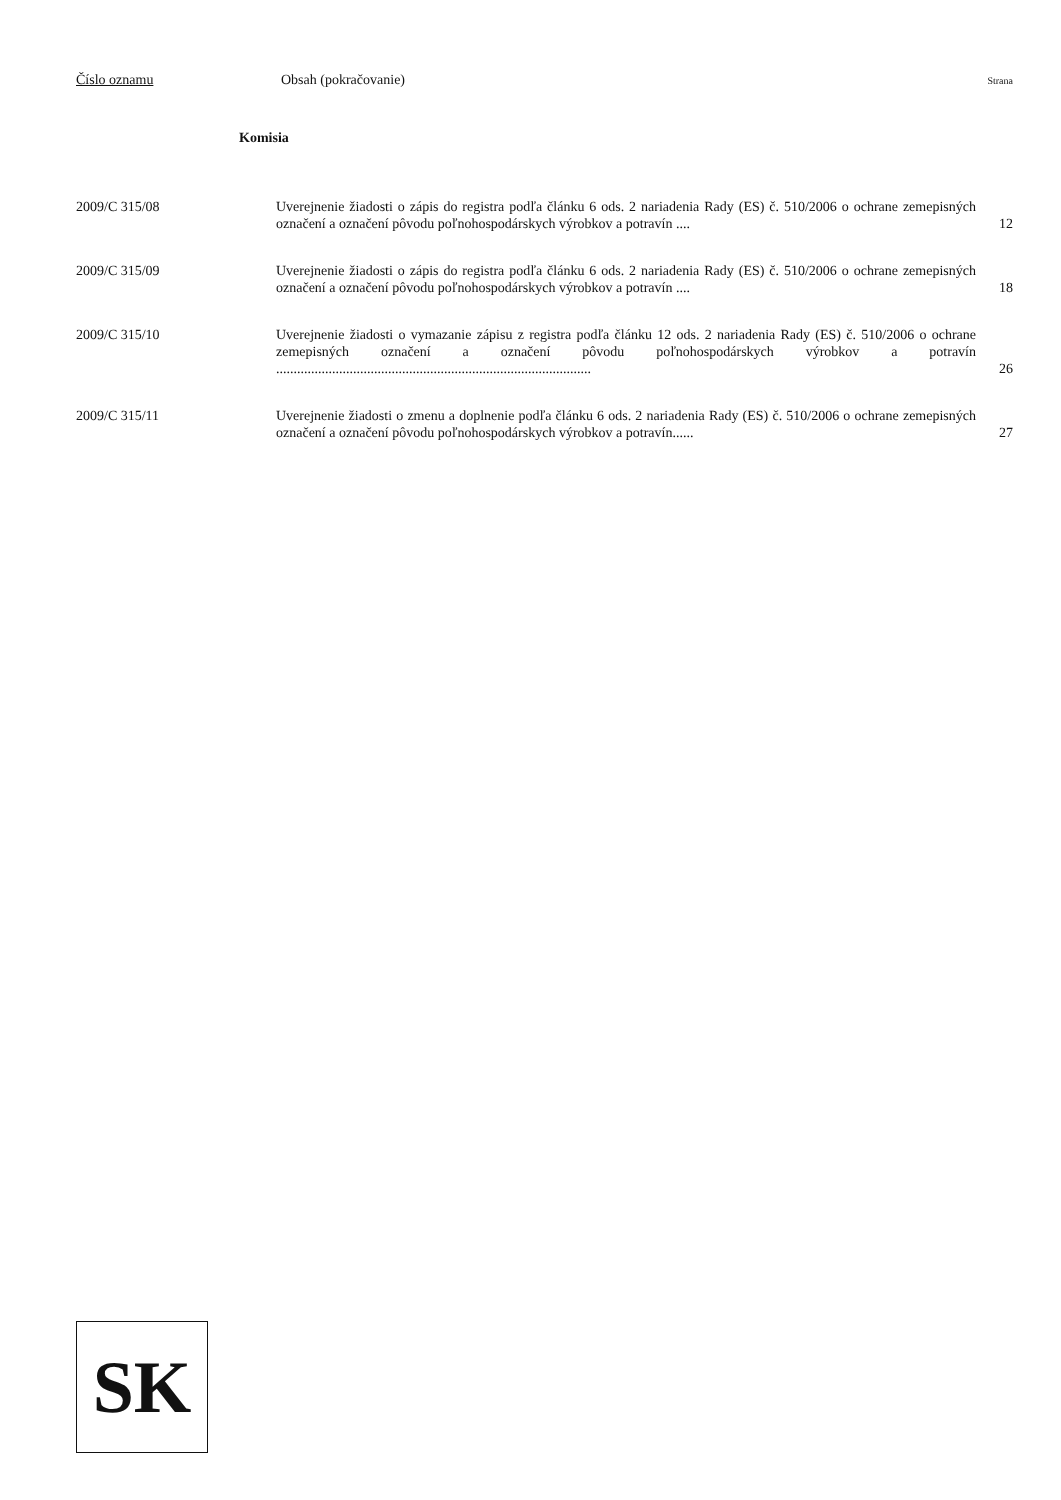Číslo oznamu Obsah (pokračovanie) Strana
Komisia
2009/C 315/08 Uverejnenie žiadosti o zápis do registra podľa článku 6 ods. 2 nariadenia Rady (ES) č. 510/2006 o ochrane zemepisných označení a označení pôvodu poľnohospodárskych výrobkov a potravín ....
12
2009/C 315/09 Uverejnenie žiadosti o zápis do registra podľa článku 6 ods. 2 nariadenia Rady (ES) č. 510/2006 o ochrane zemepisných označení a označení pôvodu poľnohospodárskych výrobkov a potravín ....
18
2009/C 315/10 Uverejnenie žiadosti o vymazanie zápisu z registra podľa článku 12 ods. 2 nariadenia Rady (ES) č. 510/2006 o ochrane zemepisných označení a označení pôvodu poľnohospodárskych výrobkov a potravín ..........................................................................................
26
2009/C 315/11 Uverejnenie žiadosti o zmenu a doplnenie podľa článku 6 ods. 2 nariadenia Rady (ES) č. 510/2006 o ochrane zemepisných označení a označení pôvodu poľnohospodárskych výrobkov a potravín......
27
SK